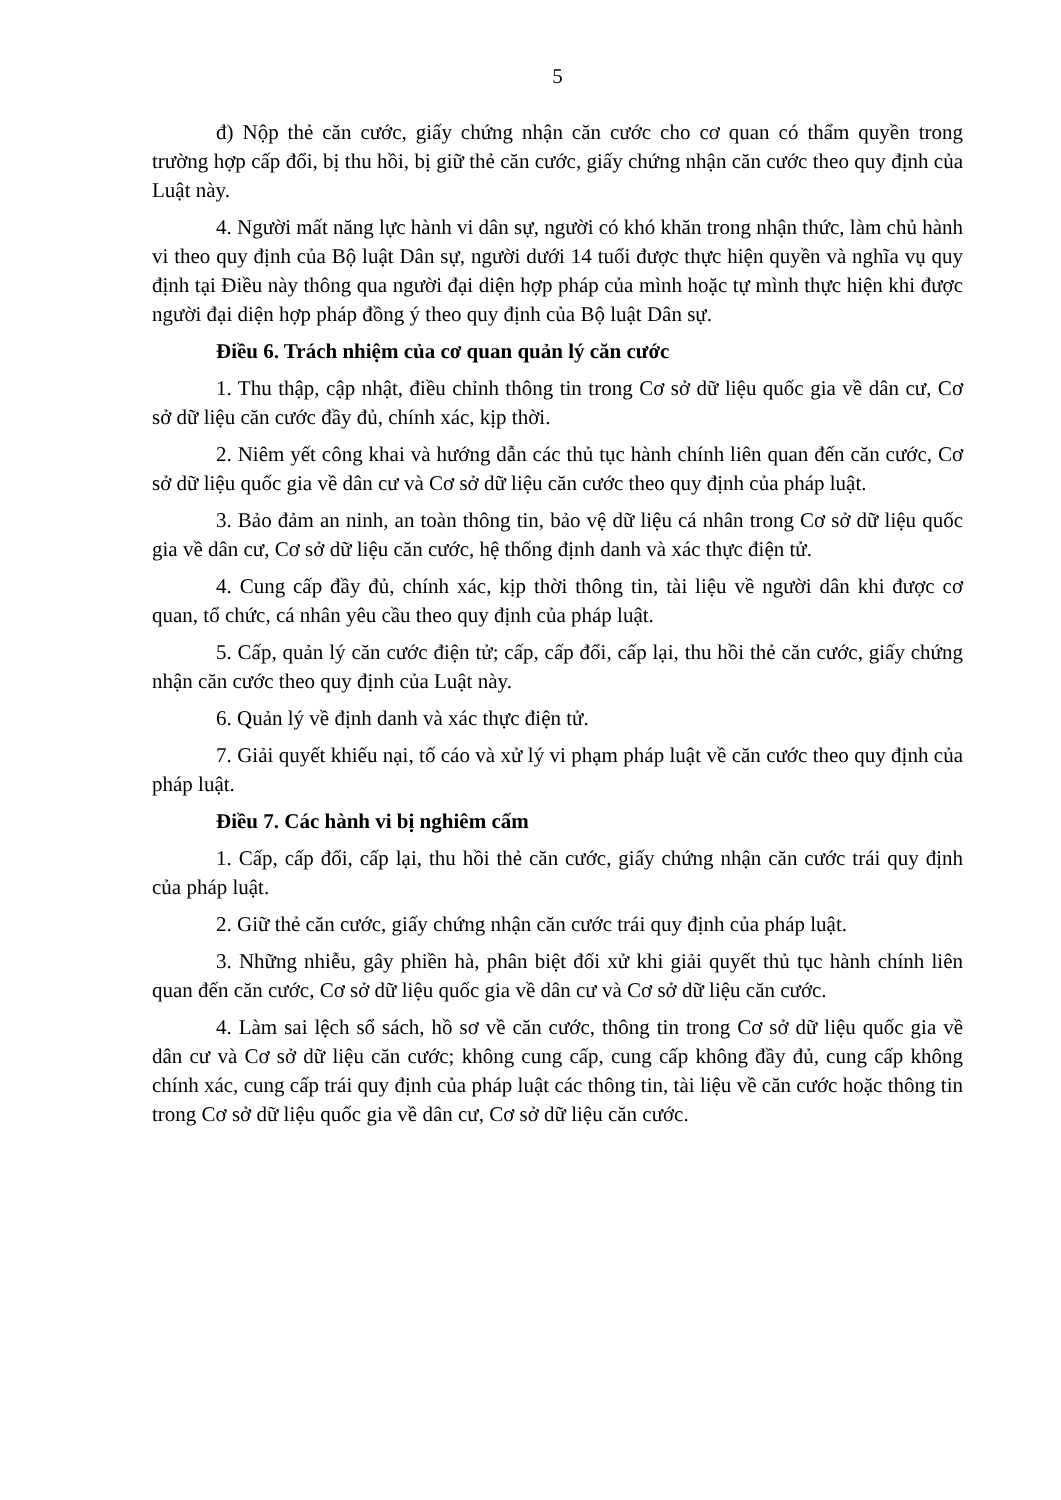5
đ) Nộp thẻ căn cước, giấy chứng nhận căn cước cho cơ quan có thẩm quyền trong trường hợp cấp đổi, bị thu hồi, bị giữ thẻ căn cước, giấy chứng nhận căn cước theo quy định của Luật này.
4. Người mất năng lực hành vi dân sự, người có khó khăn trong nhận thức, làm chủ hành vi theo quy định của Bộ luật Dân sự, người dưới 14 tuổi được thực hiện quyền và nghĩa vụ quy định tại Điều này thông qua người đại diện hợp pháp của mình hoặc tự mình thực hiện khi được người đại diện hợp pháp đồng ý theo quy định của Bộ luật Dân sự.
Điều 6. Trách nhiệm của cơ quan quản lý căn cước
1. Thu thập, cập nhật, điều chỉnh thông tin trong Cơ sở dữ liệu quốc gia về dân cư, Cơ sở dữ liệu căn cước đầy đủ, chính xác, kịp thời.
2. Niêm yết công khai và hướng dẫn các thủ tục hành chính liên quan đến căn cước, Cơ sở dữ liệu quốc gia về dân cư và Cơ sở dữ liệu căn cước theo quy định của pháp luật.
3. Bảo đảm an ninh, an toàn thông tin, bảo vệ dữ liệu cá nhân trong Cơ sở dữ liệu quốc gia về dân cư, Cơ sở dữ liệu căn cước, hệ thống định danh và xác thực điện tử.
4. Cung cấp đầy đủ, chính xác, kịp thời thông tin, tài liệu về người dân khi được cơ quan, tổ chức, cá nhân yêu cầu theo quy định của pháp luật.
5. Cấp, quản lý căn cước điện tử; cấp, cấp đổi, cấp lại, thu hồi thẻ căn cước, giấy chứng nhận căn cước theo quy định của Luật này.
6. Quản lý về định danh và xác thực điện tử.
7. Giải quyết khiếu nại, tố cáo và xử lý vi phạm pháp luật về căn cước theo quy định của pháp luật.
Điều 7. Các hành vi bị nghiêm cấm
1. Cấp, cấp đổi, cấp lại, thu hồi thẻ căn cước, giấy chứng nhận căn cước trái quy định của pháp luật.
2. Giữ thẻ căn cước, giấy chứng nhận căn cước trái quy định của pháp luật.
3. Những nhiễu, gây phiền hà, phân biệt đối xử khi giải quyết thủ tục hành chính liên quan đến căn cước, Cơ sở dữ liệu quốc gia về dân cư và Cơ sở dữ liệu căn cước.
4. Làm sai lệch sổ sách, hồ sơ về căn cước, thông tin trong Cơ sở dữ liệu quốc gia về dân cư và Cơ sở dữ liệu căn cước; không cung cấp, cung cấp không đầy đủ, cung cấp không chính xác, cung cấp trái quy định của pháp luật các thông tin, tài liệu về căn cước hoặc thông tin trong Cơ sở dữ liệu quốc gia về dân cư, Cơ sở dữ liệu căn cước.